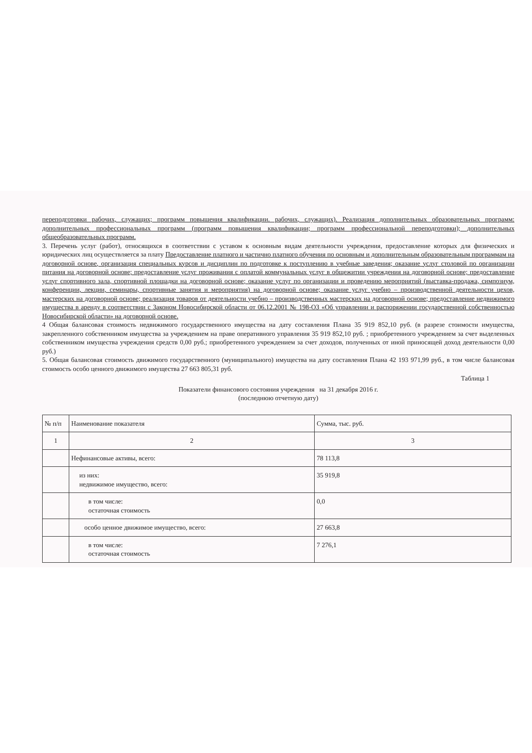переподготовки рабочих, служащих; программ повышения квалификации. рабочих, служащих). Реализация дополнительных образовательных программ: дополнительных профессиональных программ (программ повышения квалификации; программ профессиональной переподготовки); дополнительных общеобразовательных программ.
3. Перечень услуг (работ), относящихся в соответствии с уставом к основным видам деятельности учреждения, предоставление которых для физических и юридических лиц осуществляется за плату Предоставление платного и частично платного обучения по основным и дополнительным образовательным программам на договорной основе, организация специальных курсов и дисциплин по подготовке к поступлению в учебные заведения; оказание услуг столовой по организации питания на договорной основе; предоставление услуг проживания с оплатой коммунальных услуг в общежитии учреждения на договорной основе; предоставление услуг спортивного зала, спортивной площадки на договорной основе; оказание услуг по организации и проведению мероприятий (выставка-продажа, симпозиум, конференции, лекции, семинары, спортивные занятия и мероприятия) на договорной основе; оказание услуг учебно – производственной деятельности цехов, мастерских на договорной основе; реализация товаров от деятельности учебно – производственных мастерских на договорной основе; предоставление недвижимого имущества в аренду в соответствии с Законом Новосибирской области от 06.12.2001 № 198-ОЗ «Об управлении и распоряжении государственной собственностью Новосибирской области» на договорной основе.
4 Общая балансовая стоимость недвижимого государственного имущества на дату составления Плана 35 919 852,10 руб. (в разрезе стоимости имущества, закрепленного собственником имущества за учреждением на праве оперативного управления 35 919 852,10 руб. ; приобретенного учреждением за счет выделенных собственником имущества учреждения средств 0,00 руб.; приобретенного учреждением за счет доходов, полученных от иной приносящей доход деятельности 0,00 руб.)
5. Общая балансовая стоимость движимого государственного (муниципального) имущества на дату составления Плана 42 193 971,99 руб., в том числе балансовая стоимость особо ценного движимого имущества 27 663 805,31 руб.
Таблица 1
Показатели финансового состояния учреждения на 31 декабря 2016 г.
(последнюю отчетную дату)
| № п/п | Наименование показателя | Сумма, тыс. руб. |
| --- | --- | --- |
| 1 | 2 | 3 |
| | Нефинансовые активы, всего: | 78 113,8 |
| | из них: недвижимое имущество, всего: | 35 919,8 |
| | в том числе: остаточная стоимость | 0,0 |
| | особо ценное движимое имущество, всего: | 27 663,8 |
| | в том числе: остаточная стоимость | 7 276,1 |